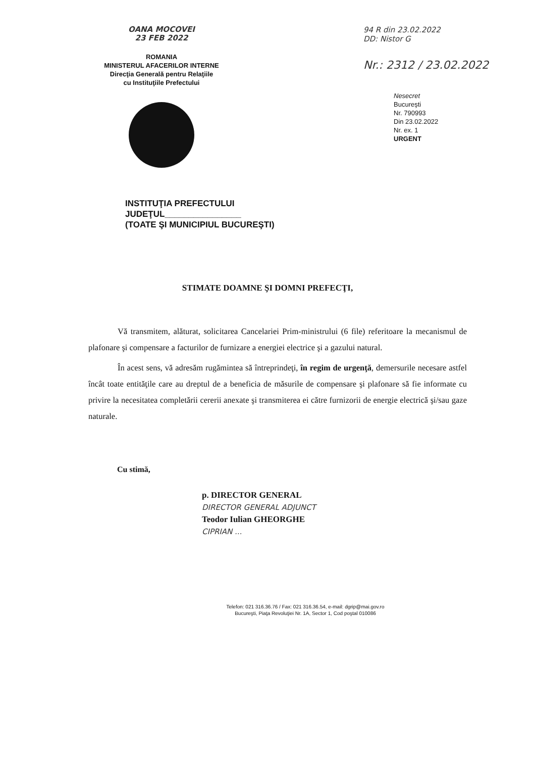OANA MOCOVEI
23 FEB 2022
ROMANIA
MINISTERUL AFACERILOR INTERNE
Direcţia Generală pentru Relaţiile
cu Instituţiile Prefectului
94 R din 23.02.2022
DD: Nistor G
Nr.: 2312 / 23.02.2022
Nesecret
Bucureşti
Nr. 790993
Din 23.02.2022
Nr. ex. 1
URGENT
INSTITUŢIA PREFECTULUI
JUDEŢUL________________
(TOATE ŞI MUNICIPIUL BUCUREŞTI)
STIMATE DOAMNE ŞI DOMNI PREFECŢI,
Vă transmitem, alăturat, solicitarea Cancelariei Prim-ministrului (6 file) referitoare la mecanismul de plafonare şi compensare a facturilor de furnizare a energiei electrice şi a gazului natural.
În acest sens, vă adresăm rugămintea să întreprindeţi, în regim de urgenţă, demersurile necesare astfel încât toate entităţile care au dreptul de a beneficia de măsurile de compensare şi plafonare să fie informate cu privire la necesitatea completării cererii anexate şi transmiterea ei către furnizorii de energie electrică şi/sau gaze naturale.
Cu stimă,
p. DIRECTOR GENERAL
DIRECTOR GENERAL ADJUNCT
Teodor Iulian GHEORGHE
CIPRIAN ...
Telefon: 021 316.36.76 / Fax: 021 316.36.54, e-mail: dgrip@mai.gov.ro
Bucureşti, Piaţa Revoluţiei Nr. 1A, Sector 1, Cod poştal 010086